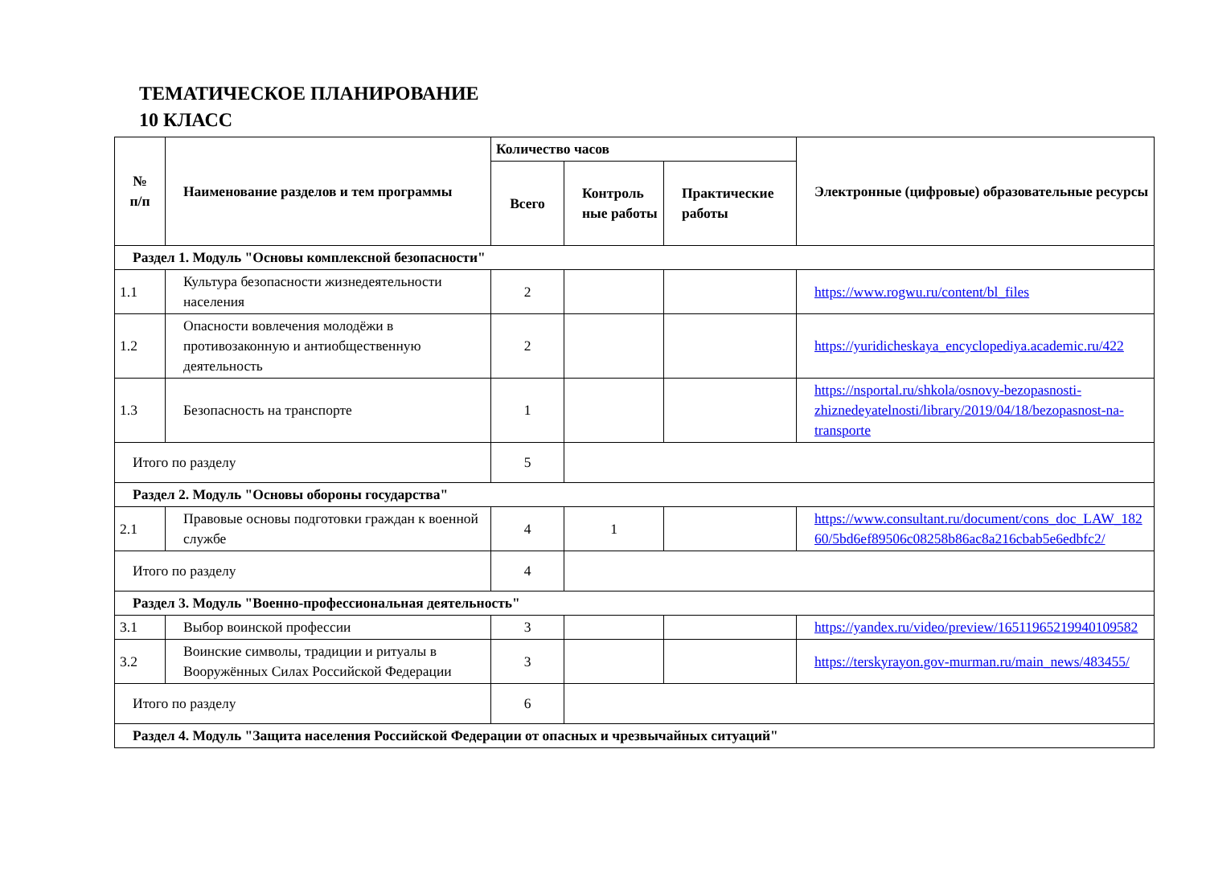ТЕМАТИЧЕСКОЕ ПЛАНИРОВАНИЕ
10 КЛАСС
| № п/п | Наименование разделов и тем программы | Количество часов | | | Электронные (цифровые) образовательные ресурсы |
| --- | --- | --- | --- | --- | --- |
| | | Всего | Контроль ные работы | Практические работы | |
| Раздел 1. Модуль "Основы комплексной безопасности" | | | | | |
| 1.1 | Культура безопасности жизнедеятельности населения | 2 | | | https://www.rogwu.ru/content/bl_files |
| 1.2 | Опасности вовлечения молодёжи в противозаконную и антиобщественную деятельность | 2 | | | https://yuridicheskaya_encyclopediya.academic.ru/422 |
| 1.3 | Безопасность на транспорте | 1 | | | https://nsportal.ru/shkola/osnovy-bezopasnosti-zhiznedeyatelnosti/library/2019/04/18/bezopasnost-na-transporte |
| Итого по разделу | | 5 | | | |
| Раздел 2. Модуль "Основы обороны государства" | | | | | |
| 2.1 | Правовые основы подготовки граждан к военной службе | 4 | 1 | | https://www.consultant.ru/document/cons_doc_LAW_18260/5bd6ef89506c08258b86ac8a216cbab5e6edbfc2/ |
| Итого по разделу | | 4 | | | |
| Раздел 3. Модуль "Военно-профессиональная деятельность" | | | | | |
| 3.1 | Выбор воинской профессии | 3 | | | https://yandex.ru/video/preview/16511965219940109582 |
| 3.2 | Воинские символы, традиции и ритуалы в Вооружённых Силах Российской Федерации | 3 | | | https://terskyrayon.gov-murman.ru/main_news/483455/ |
| Итого по разделу | | 6 | | | |
| Раздел 4. Модуль "Защита населения Российской Федерации от опасных и чрезвычайных ситуаций" | | | | | |